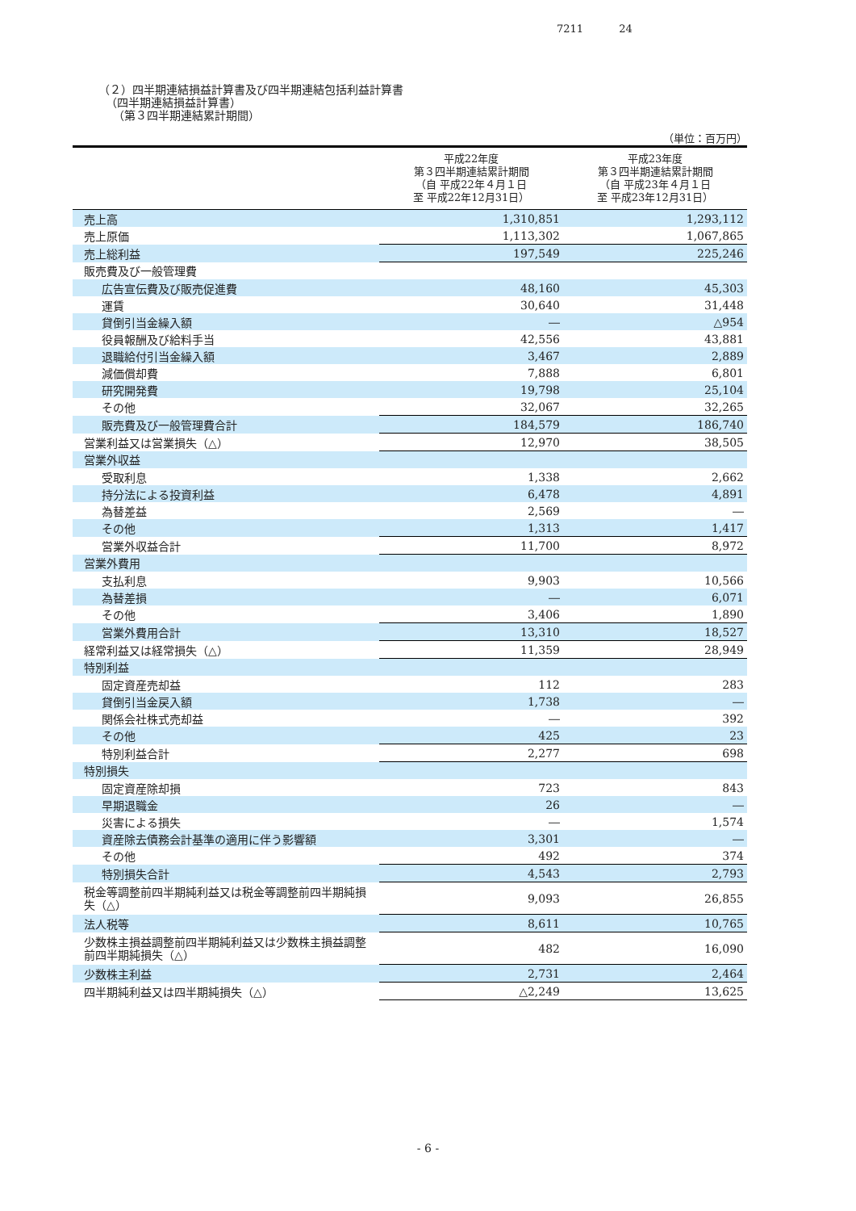7211 24
（２）四半期連結損益計算書及び四半期連結包括利益計算書
（四半期連結損益計算書）
（第３四半期連結累計期間）
（単位：百万円）
| | 平成22年度 第３四半期連結累計期間 （自 平成22年４月１日 至 平成22年12月31日） | 平成23年度 第３四半期連結累計期間 （自 平成23年４月１日 至 平成23年12月31日） |
| --- | --- | --- |
| 売上高 | 1,310,851 | 1,293,112 |
| 売上原価 | 1,113,302 | 1,067,865 |
| 売上総利益 | 197,549 | 225,246 |
| 販売費及び一般管理費 | | |
| 広告宣伝費及び販売促進費 | 48,160 | 45,303 |
| 運賃 | 30,640 | 31,448 |
| 貸倒引当金繰入額 | ― | △954 |
| 役員報酬及び給料手当 | 42,556 | 43,881 |
| 退職給付引当金繰入額 | 3,467 | 2,889 |
| 減価償却費 | 7,888 | 6,801 |
| 研究開発費 | 19,798 | 25,104 |
| その他 | 32,067 | 32,265 |
| 販売費及び一般管理費合計 | 184,579 | 186,740 |
| 営業利益又は営業損失（△） | 12,970 | 38,505 |
| 営業外収益 | | |
| 受取利息 | 1,338 | 2,662 |
| 持分法による投資利益 | 6,478 | 4,891 |
| 為替差益 | 2,569 | ― |
| その他 | 1,313 | 1,417 |
| 営業外収益合計 | 11,700 | 8,972 |
| 営業外費用 | | |
| 支払利息 | 9,903 | 10,566 |
| 為替差損 | ― | 6,071 |
| その他 | 3,406 | 1,890 |
| 営業外費用合計 | 13,310 | 18,527 |
| 経常利益又は経常損失（△） | 11,359 | 28,949 |
| 特別利益 | | |
| 固定資産売却益 | 112 | 283 |
| 貸倒引当金戻入額 | 1,738 | ― |
| 関係会社株式売却益 | ― | 392 |
| その他 | 425 | 23 |
| 特別利益合計 | 2,277 | 698 |
| 特別損失 | | |
| 固定資産除却損 | 723 | 843 |
| 早期退職金 | 26 | ― |
| 災害による損失 | ― | 1,574 |
| 資産除去債務会計基準の適用に伴う影響額 | 3,301 | ― |
| その他 | 492 | 374 |
| 特別損失合計 | 4,543 | 2,793 |
| 税金等調整前四半期純利益又は税金等調整前四半期純損失（△） | 9,093 | 26,855 |
| 法人税等 | 8,611 | 10,765 |
| 少数株主損益調整前四半期純利益又は少数株主損益調整前四半期純損失（△） | 482 | 16,090 |
| 少数株主利益 | 2,731 | 2,464 |
| 四半期純利益又は四半期純損失（△） | △2,249 | 13,625 |
- 6 -